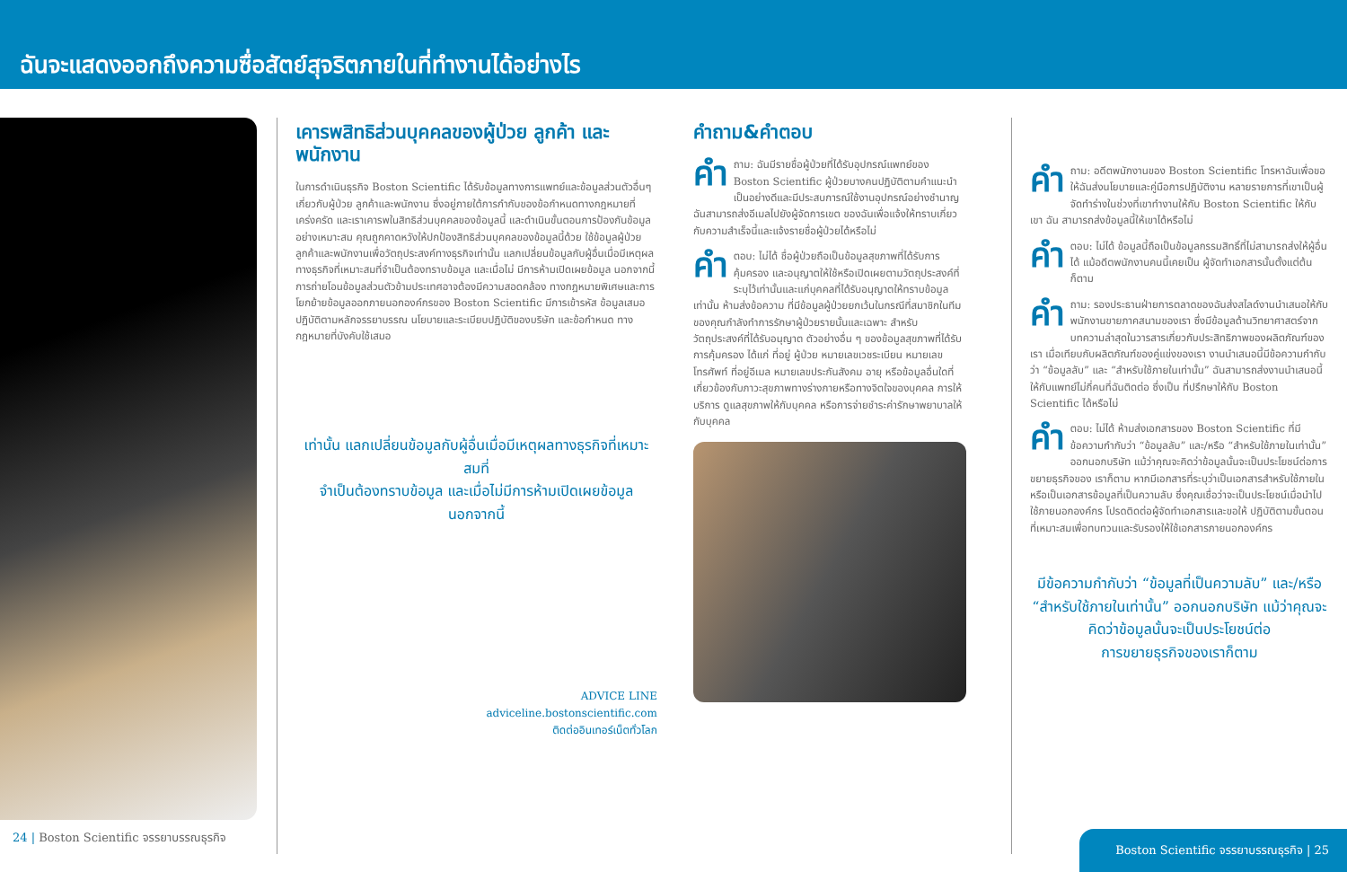ฉันจะแสดงออกถึงความซื่อสัตย์สุจริตภายในที่ทำงานได้อย่างไร
เคารพสิทธิส่วนบุคคลของผู้ป่วย ลูกค้า และพนักงาน
ในการดำเนินธุรกิจ Boston Scientific ได้รับข้อมูลทางการแพทย์และข้อมูลส่วนตัวอื่นๆ เกี่ยวกับผู้ป่วย ลูกค้าและพนักงาน ซึ่งอยู่ภายใต้การกำกับของข้อกำหนดทางกฎหมายที่เคร่งครัด และเราเคารพในสิทธิส่วนบุคคลของข้อมูลนี้ และดำเนินขั้นตอนการป้องกันข้อมูลอย่างเหมาะสม คุณถูกคาดหวังให้ปกป้องสิทธิส่วนบุคคลของข้อมูลนี้ด้วย ใช้ข้อมูลผู้ป่วย ลูกค้าและพนักงานเพื่อวัตถุประสงค์ทางธุรกิจเท่านั้น แลกเปลี่ยนข้อมูลกับผู้อื่นเมื่อมีเหตุผลทางธุรกิจที่เหมาะสมที่จำเป็นต้องทราบข้อมูล และเมื่อไม่ มีการห้ามเปิดเผยข้อมูล นอกจากนี้ การถ่ายโอนข้อมูลส่วนตัวข้ามประเทศอาจต้องมีความสอดคล้อง ทางกฎหมายพิเศษและการโยกย้ายข้อมูลออกภายนอกองค์กรของ Boston Scientific มีการเข้ารหัส ข้อมูลเสมอ ปฏิบัติตามหลักจรรยาบรรณ นโยบายและระเบียบปฏิบัติของบริษัท และข้อกำหนด ทางกฎหมายที่บังคับใช้เสมอ
เท่านั้น แลกเปลี่ยนข้อมูลกับผู้อื่นเมื่อมีเหตุผลทางธุรกิจที่เหมาะสมที่
จำเป็นต้องทราบข้อมูล และเมื่อไม่มีการห้ามเปิดเผยข้อมูล นอกจากนี้
ADVICE LINE
adviceline.bostonscientific.com
ติดต่ออินเทอร์เน็ตทั่วโลก
คำถาม&คำตอบ
คำ ถาม: ฉันมีรายชื่อผู้ป่วยที่ได้รับอุปกรณ์แพทย์ของ Boston Scientific ผู้ป่วยบางคนปฏิบัติตามคำแนะนำเป็นอย่างดีและมีประสบการณ์ใช้งานอุปกรณ์อย่างชำนาญ ฉันสามารถส่งอีเมลไปยังผู้จัดการเขต ของฉันเพื่อแจ้งให้ทราบเกี่ยวกับความสำเร็จนี้และแจ้งรายชื่อผู้ป่วยได้หรือไม่
คำ ตอบ: ไม่ได้ ชื่อผู้ป่วยถือเป็นข้อมูลสุขภาพที่ได้รับการคุ้มครอง และอนุญาตให้ใช้หรือเปิดเผยตามวัตถุประสงค์ที่ระบุไว้เท่านั้นและแก่บุคคลที่ได้รับอนุญาตให้ทราบข้อมูลเท่านั้น ห้ามส่งข้อความ ที่มีข้อมูลผู้ป่วยยกเว้นในกรณีที่สมาชิกในทีมของคุณกำลังทำการรักษาผู้ป่วยรายนั้นและเฉพาะ สำหรับวัตถุประสงค์ที่ได้รับอนุญาต ตัวอย่างอื่น ๆ ของข้อมูลสุขภาพที่ได้รับการคุ้มครอง ได้แก่ ที่อยู่ ผู้ป่วย หมายเลขเวชระเบียน หมายเลขโทรศัพท์ ที่อยู่อีเมล หมายเลขประกันสังคม อายุ หรือข้อมูลอื่นใดที่เกี่ยวข้องกับภาวะสุขภาพทางร่างกายหรือทางจิตใจของบุคคล การให้บริการ ดูแลสุขภาพให้กับบุคคล หรือการจ่ายชำระค่ารักษาพยาบาลให้กับบุคคล
คำ ถาม: อดีตพนักงานของ Boston Scientific โทรหาฉันเพื่อขอให้ฉันส่งนโยบายและคู่มือการปฏิบัติงาน หลายรายการที่เขาเป็นผู้จัดทำร่างในช่วงที่เขาทำงานให้กับ Boston Scientific ให้กับเขา ฉัน สามารถส่งข้อมูลนี้ให้เขาได้หรือไม่
คำ ตอบ: ไม่ได้ ข้อมูลนี้ถือเป็นข้อมูลกรรมสิทธิ์ที่ไม่สามารถส่งให้ผู้อื่นได้ แม้อดีตพนักงานคนนี้เคยเป็น ผู้จัดทำเอกสารนั้นตั้งแต่ต้นก็ตาม
คำ ถาม: รองประธานฝ่ายการตลาดของฉันส่งสไลด์งานนำเสนอให้กับพนักงานขายภาคสนามของเรา ซึ่งมีข้อมูลด้านวิทยาศาสตร์จากบทความล่าสุดในวารสารเกี่ยวกับประสิทธิภาพของผลิตภัณฑ์ของเรา เมื่อเทียบกับผลิตภัณฑ์ของคู่แข่งของเรา งานนำเสนอนี้มีข้อความกำกับว่า “ข้อมูลลับ” และ “สำหรับใช้ภายในเท่านั้น” ฉันสามารถส่งงานนำเสนอนี้ให้กับแพทย์ไม่กี่คนที่ฉันติดต่อ ซึ่งเป็น ที่ปรึกษาให้กับ Boston Scientific ได้หรือไม่
คำ ตอบ: ไม่ได้ ห้ามส่งเอกสารของ Boston Scientific ที่มีข้อความกำกับว่า “ข้อมูลลับ” และ/หรือ “สำหรับใช้ภายในเท่านั้น” ออกนอกบริษัท แม้ว่าคุณจะคิดว่าข้อมูลนั้นจะเป็นประโยชน์ต่อการขยายธุรกิจของ เราก็ตาม หากมีเอกสารที่ระบุว่าเป็นเอกสารสำหรับใช้ภายใน หรือเป็นเอกสารข้อมูลที่เป็นความลับ ซึ่งคุณเชื่อว่าจะเป็นประโยชน์เมื่อนำไปใช้ภายนอกองค์กร โปรดติดต่อผู้จัดทำเอกสารและขอให้ ปฏิบัติตามขั้นตอนที่เหมาะสมเพื่อทบทวนและรับรองให้ใช้เอกสารภายนอกองค์กร
มีข้อความกำกับว่า “ข้อมูลที่เป็นความลับ” และ/หรือ “สำหรับใช้ภายในเท่านั้น” ออกนอกบริษัท แม้ว่าคุณจะคิดว่าข้อมูลนั้นจะเป็นประโยชน์ต่อ
การขยายธุรกิจของเราก็ตาม
24 | Boston Scientific จรรยาบรรณธุรกิจ
Boston Scientific จรรยาบรรณธุรกิจ | 25